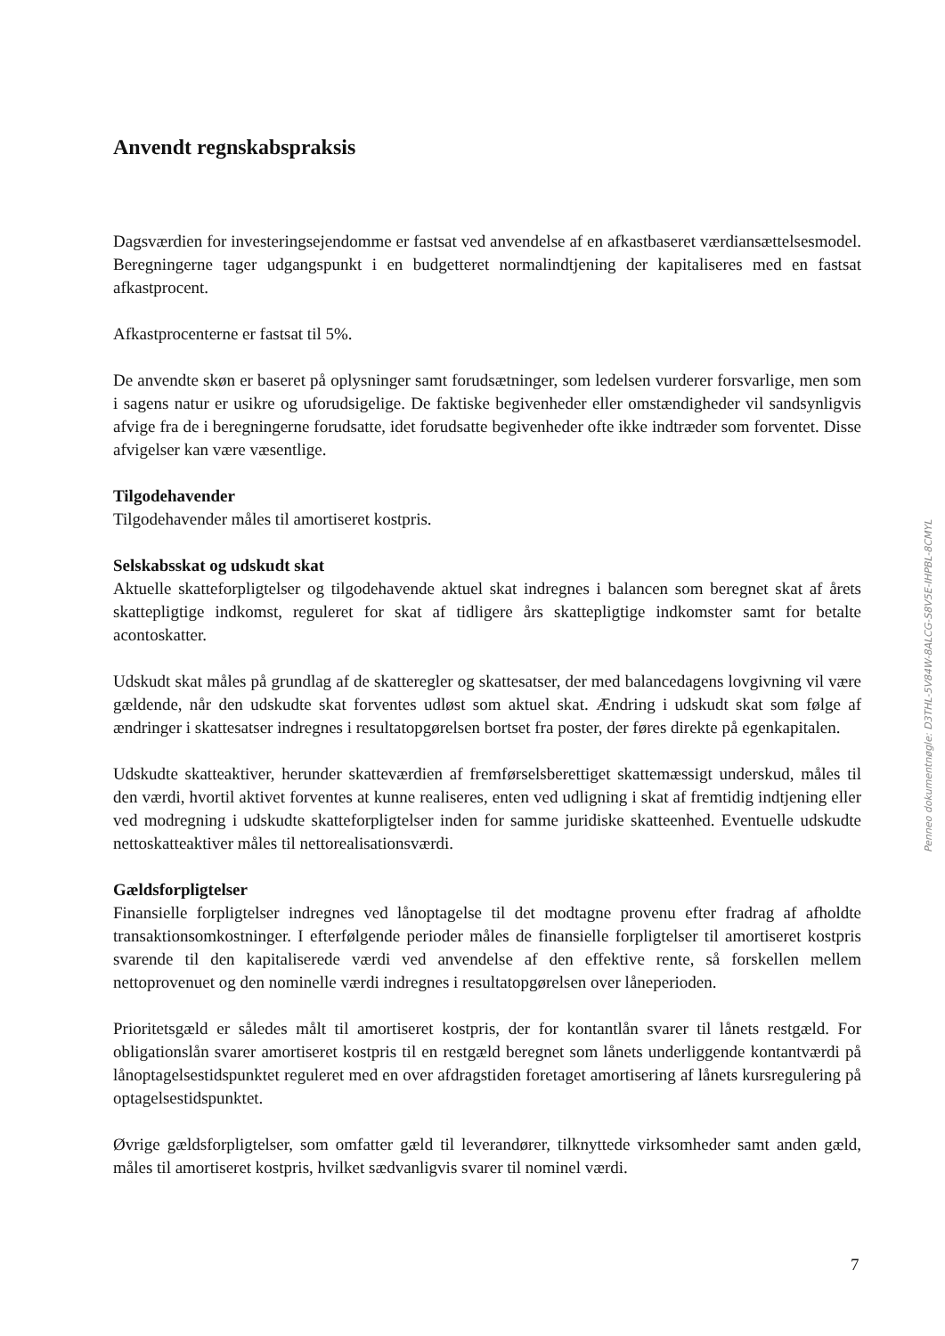Anvendt regnskabspraksis
Dagsværdien for investeringsejendomme er fastsat ved anvendelse af en afkastbaseret værdiansættelsesmodel. Beregningerne tager udgangspunkt i en budgetteret normalindtjening der kapitaliseres med en fastsat afkastprocent.
Afkastprocenterne er fastsat til 5%.
De anvendte skøn er baseret på oplysninger samt forudsætninger, som ledelsen vurderer forsvarlige, men som i sagens natur er usikre og uforudsigelige. De faktiske begivenheder eller omstændigheder vil sandsynligvis afvige fra de i beregningerne forudsatte, idet forudsatte begivenheder ofte ikke indtræder som forventet. Disse afvigelser kan være væsentlige.
Tilgodehavender
Tilgodehavender måles til amortiseret kostpris.
Selskabsskat og udskudt skat
Aktuelle skatteforpligtelser og tilgodehavende aktuel skat indregnes i balancen som beregnet skat af årets skattepligtige indkomst, reguleret for skat af tidligere års skattepligtige indkomster samt for betalte acontoskatter.
Udskudt skat måles på grundlag af de skatteregler og skattesatser, der med balancedagens lovgivning vil være gældende, når den udskudte skat forventes udløst som aktuel skat. Ændring i udskudt skat som følge af ændringer i skattesatser indregnes i resultatopgørelsen bortset fra poster, der føres direkte på egenkapitalen.
Udskudte skatteaktiver, herunder skatteværdien af fremførselsberettiget skattemæssigt underskud, måles til den værdi, hvortil aktivet forventes at kunne realiseres, enten ved udligning i skat af fremtidig indtjening eller ved modregning i udskudte skatteforpligtelser inden for samme juridiske skatteenhed. Eventuelle udskudte nettoskatteaktiver måles til nettorealisationsværdi.
Gældsforpligtelser
Finansielle forpligtelser indregnes ved lånoptagelse til det modtagne provenu efter fradrag af afholdte transaktionsomkostninger. I efterfølgende perioder måles de finansielle forpligtelser til amortiseret kostpris svarende til den kapitaliserede værdi ved anvendelse af den effektive rente, så forskellen mellem nettoprovenuet og den nominelle værdi indregnes i resultatopgørelsen over låneperioden.
Prioritetsgæld er således målt til amortiseret kostpris, der for kontantlån svarer til lånets restgæld. For obligationslån svarer amortiseret kostpris til en restgæld beregnet som lånets underliggende kontantværdi på lånoptagelsestidspunktet reguleret med en over afdragstiden foretaget amortisering af lånets kursregulering på optagelsestidspunktet.
Øvrige gældsforpligtelser, som omfatter gæld til leverandører, tilknyttede virksomheder samt anden gæld, måles til amortiseret kostpris, hvilket sædvanligvis svarer til nominel værdi.
Penneo dokumentnøgle: D3THL-5V84W-8ALCG-S8V5E-IHPBL-8CMYL
7